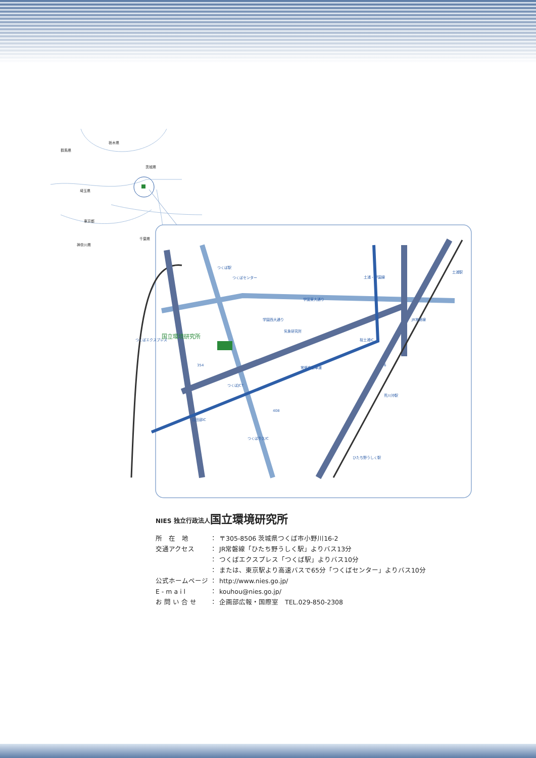群馬県
栃木県
茨城県
埼玉県
東京都
神奈川県
千葉県
国立環境研究所
つくば駅
つくばセンター
土浦・学園線
土浦駅
気象研究所
桜土浦IC
つくばJCT
谷田部IC
つくば牛久IC
荒川沖駅
ひたち野うしく駅
常磐自動車道
408
354
6
つくばエクスプレス
学園西大通り
学園東大通り
JR常磐線
NIES 独立行政法人国立環境研究所
所　在　地 ： 〒305-8506 茨城県つくば市小野川16-2
交通アクセス ： JR常磐線「ひたち野うしく駅」よりバス13分
： つくばエクスプレス「つくば駅」よりバス10分
： または、東京駅より高速バスで65分「つくばセンター」よりバス10分
公式ホームページ ： http://www.nies.go.jp/
E - m a i l ： kouhou@nies.go.jp/
お 問 い 合 せ ： 企画部広報・国際室　TEL.029-850-2308